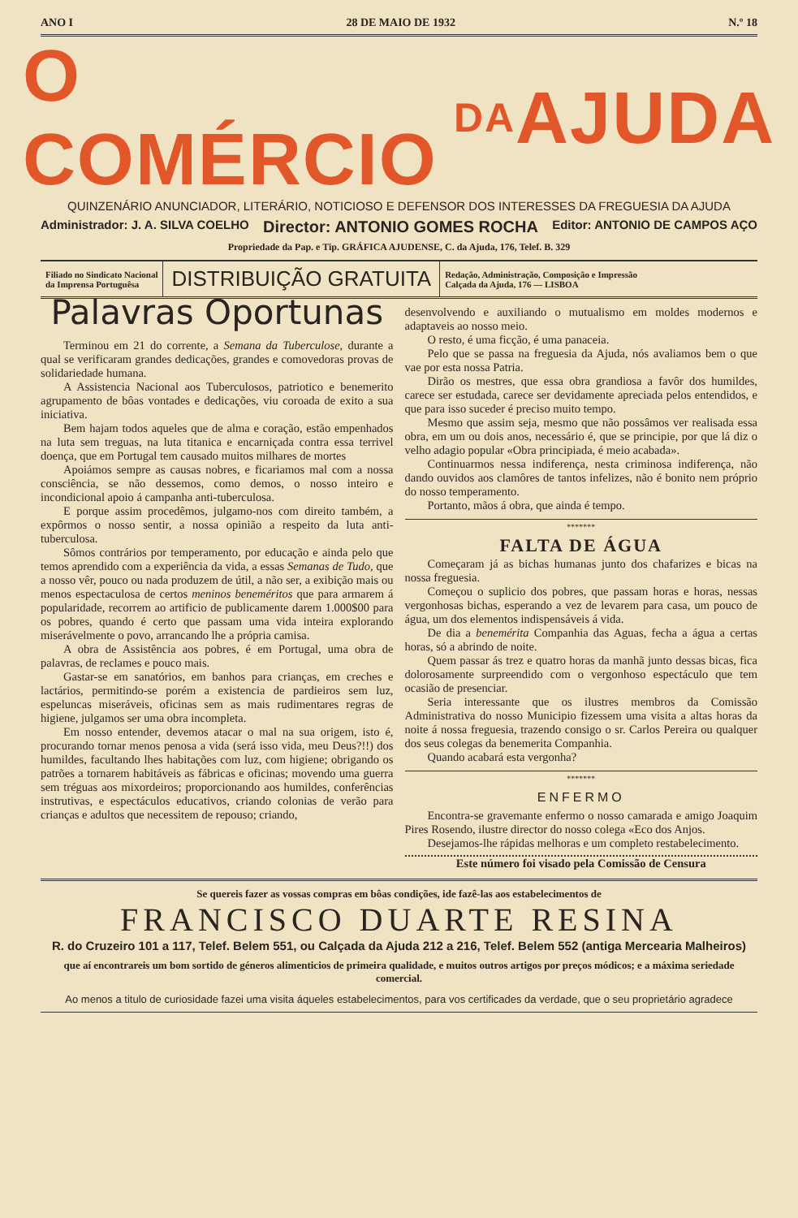ANO I 28 DE MAIO DE 1932 N.º 18
O COMÉRCIO DA AJUDA
QUINZENÁRIO ANUNCIADOR, LITERÁRIO, NOTICIOSO E DEFENSOR DOS INTERESSES DA FREGUESIA DA AJUDA
Administrador: J. A. SILVA COELHO Director: ANTONIO GOMES ROCHA Editor: ANTONIO DE CAMPOS AÇO
Propriedade da Pap. e Tip. GRÁFICA AJUDENSE, C. da Ajuda, 176, Telef. B. 329
Filiado no Sindicato Nacional
da Imprensa Portuguêsa
DISTRIBUIÇÃO GRATUITA
Redação, Administração, Composição e Impressão
Calçada da Ajuda, 176 — LISBOA
Palavras Oportunas
Terminou em 21 do corrente, a Semana da Tuberculose, durante a qual se verificaram grandes dedicações, grandes e comovedoras provas de solidariedade humana.
A Assistencia Nacional aos Tuberculosos, patriotico e benemerito agrupamento de bôas vontades e dedicações, viu coroada de exito a sua iniciativa.
Bem hajam todos aqueles que de alma e coração, estão empenhados na luta sem treguas, na luta titanica e encarniçada contra essa terrivel doença, que em Portugal tem causado muitos milhares de mortes
Apoiámos sempre as causas nobres, e ficariamos mal com a nossa consciência, se não dessemos, como demos, o nosso inteiro e incondicional apoio á campanha anti-tuberculosa.
E porque assim procedêmos, julgamo-nos com direito também, a expôrmos o nosso sentir, a nossa opinião a respeito da luta anti-tuberculosa.
Sômos contrários por temperamento, por educação e ainda pelo que temos aprendido com a experiência da vida, a essas Semanas de Tudo, que a nosso vêr, pouco ou nada produzem de útil, a não ser, a exibição mais ou menos espectaculosa de certos meninos beneméritos que para armarem á popularidade, recorrem ao artificio de publicamente darem 1.000$00 para os pobres, quando é certo que passam uma vida inteira explorando miserávelmente o povo, arrancando lhe a própria camisa.
A obra de Assistência aos pobres, é em Portugal, uma obra de palavras, de reclames e pouco mais.
Gastar-se em sanatórios, em banhos para crianças, em creches e lactários, permitindo-se porém a existencia de pardieiros sem luz, espeluncas miseráveis, oficinas sem as mais rudimentares regras de higiene, julgamos ser uma obra incompleta.
Em nosso entender, devemos atacar o mal na sua origem, isto é, procurando tornar menos penosa a vida (será isso vida, meu Deus?!!) dos humildes, facultando lhes habitações com luz, com higiene; obrigando os patrões a tornarem habitáveis as fábricas e oficinas; movendo uma guerra sem tréguas aos mixordeiros; proporcionando aos humildes, conferências instrutivas, e espectáculos educativos, criando colonias de verão para crianças e adultos que necessitem de repouso; criando,
desenvolvendo e auxiliando o mutualismo em moldes modernos e adaptaveis ao nosso meio.
O resto, é uma ficção, é uma panaceia.
Pelo que se passa na freguesia da Ajuda, nós avaliamos bem o que vae por esta nossa Patria.
Dirão os mestres, que essa obra grandiosa a favôr dos humildes, carece ser estudada, carece ser devidamente apreciada pelos entendidos, e que para isso suceder é preciso muito tempo.
Mesmo que assim seja, mesmo que não possâmos ver realisada essa obra, em um ou dois anos, necessário é, que se principie, por que lá diz o velho adagio popular «Obra principiada, é meio acabada».
Continuarmos nessa indiferença, nesta criminosa indiferença, não dando ouvidos aos clamôres de tantos infelizes, não é bonito nem próprio do nosso temperamento.
Portanto, mãos á obra, que ainda é tempo.
*******
FALTA DE ÁGUA
Começaram já as bichas humanas junto dos chafarizes e bicas na nossa freguesia.
Começou o suplicio dos pobres, que passam horas e horas, nessas vergonhosas bichas, esperando a vez de levarem para casa, um pouco de água, um dos elementos indispensáveis á vida.
De dia a benemérita Companhia das Aguas, fecha a água a certas horas, só a abrindo de noite.
Quem passar ás trez e quatro horas da manhã junto dessas bicas, fica dolorosamente surpreendido com o vergonhoso espectáculo que tem ocasião de presenciar.
Seria interessante que os ilustres membros da Comissão Administrativa do nosso Municipio fizessem uma visita a altas horas da noite á nossa freguesia, trazendo consigo o sr. Carlos Pereira ou qualquer dos seus colegas da benemerita Companhia.
Quando acabará esta vergonha?
*******
ENFERMO
Encontra-se gravemante enfermo o nosso camarada e amigo Joaquim Pires Rosendo, ilustre director do nosso colega «Eco dos Anjos.
Desejamos-lhe rápidas melhoras e um completo restabelecimento.
Este número foi visado pela Comissão de Censura
Se quereis fazer as vossas compras em bôas condições, ide fazê-las aos estabelecimentos de
FRANCISCO DUARTE RESINA
R. do Cruzeiro 101 a 117, Telef. Belem 551, ou Calçada da Ajuda 212 a 216, Telef. Belem 552 (antiga Mercearia Malheiros)
que aí encontrareis um bom sortido de géneros alimenticios de primeira qualidade, e muitos outros artigos por preços módicos; e a máxima seriedade comercial.
Ao menos a titulo de curiosidade fazei uma visita áqueles estabelecimentos, para vos certificades da verdade, que o seu proprietário agradece